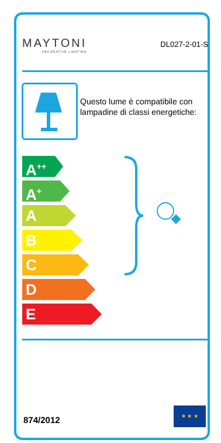MAYTONI
DECORATIVE LIGHTING
DL027-2-01-S
Questo lume è compatibile con lampadine di classi energetiche:
A<sup>++</sup>
A<sup>+</sup>
A
B
C
D
E
874/2012
★ ★ ★